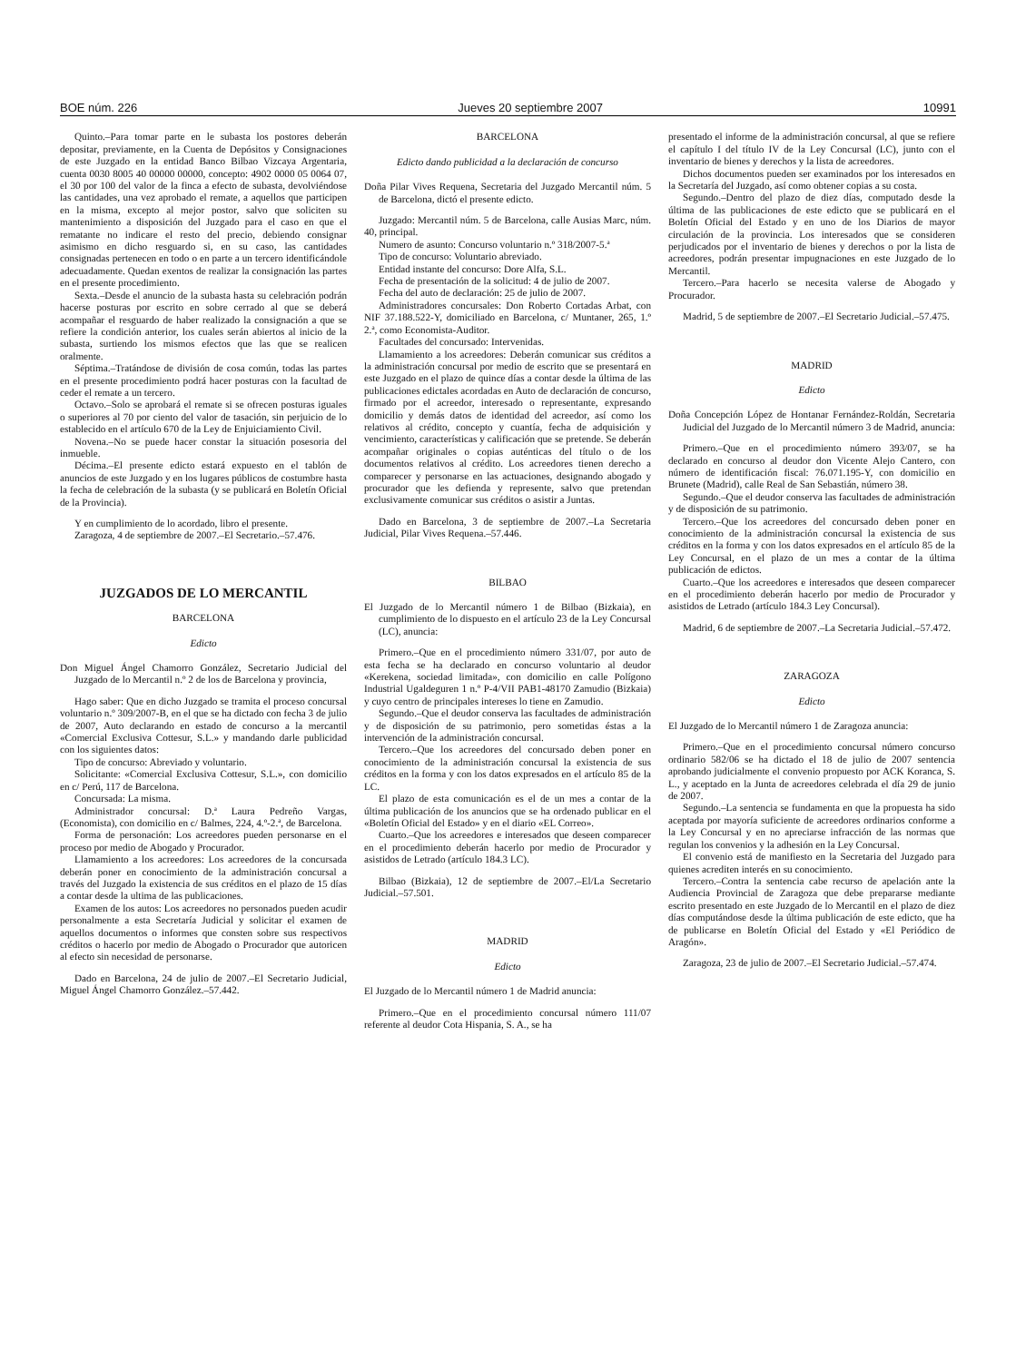BOE núm. 226 Jueves 20 septiembre 2007 10991
Quinto.–Para tomar parte en le subasta los postores deberán depositar, previamente, en la Cuenta de Depósitos y Consignaciones de este Juzgado en la entidad Banco Bilbao Vizcaya Argentaria, cuenta 0030 8005 40 00000 00000, concepto: 4902 0000 05 0064 07, el 30 por 100 del valor de la finca a efecto de subasta, devolviéndose las cantidades, una vez aprobado el remate, a aquellos que participen en la misma, excepto al mejor postor, salvo que soliciten su mantenimiento a disposición del Juzgado para el caso en que el rematante no indicare el resto del precio, debiendo consignar asimismo en dicho resguardo si, en su caso, las cantidades consignadas pertenecen en todo o en parte a un tercero identificándole adecuadamente. Quedan exentos de realizar la consignación las partes en el presente procedimiento.
Sexta.–Desde el anuncio de la subasta hasta su celebración podrán hacerse posturas por escrito en sobre cerrado al que se deberá acompañar el resguardo de haber realizado la consignación a que se refiere la condición anterior, los cuales serán abiertos al inicio de la subasta, surtiendo los mismos efectos que las que se realicen oralmente.
Séptima.–Tratándose de división de cosa común, todas las partes en el presente procedimiento podrá hacer posturas con la facultad de ceder el remate a un tercero.
Octavo.–Solo se aprobará el remate si se ofrecen posturas iguales o superiores al 70 por ciento del valor de tasación, sin perjuicio de lo establecido en el artículo 670 de la Ley de Enjuiciamiento Civil.
Novena.–No se puede hacer constar la situación posesoria del inmueble.
Décima.–El presente edicto estará expuesto en el tablón de anuncios de este Juzgado y en los lugares públicos de costumbre hasta la fecha de celebración de la subasta (y se publicará en Boletín Oficial de la Provincia).
Y en cumplimiento de lo acordado, libro el presente.
Zaragoza, 4 de septiembre de 2007.–El Secretario.–57.476.
JUZGADOS DE LO MERCANTIL
BARCELONA
Edicto
Don Miguel Ángel Chamorro González, Secretario Judicial del Juzgado de lo Mercantil n.º 2 de los de Barcelona y provincia,
Hago saber: Que en dicho Juzgado se tramita el proceso concursal voluntario n.º 309/2007-B, en el que se ha dictado con fecha 3 de julio de 2007, Auto declarando en estado de concurso a la mercantil «Comercial Exclusiva Cottesur, S.L.» y mandando darle publicidad con los siguientes datos:
Tipo de concurso: Abreviado y voluntario.
Solicitante: «Comercial Exclusiva Cottesur, S.L.», con domicilio en c/ Perú, 117 de Barcelona.
Concursada: La misma.
Administrador concursal: D.ª Laura Pedreño Vargas, (Economista), con domicilio en c/ Balmes, 224, 4.º-2.ª, de Barcelona.
Forma de personación: Los acreedores pueden personarse en el proceso por medio de Abogado y Procurador.
Llamamiento a los acreedores: Los acreedores de la concursada deberán poner en conocimiento de la administración concursal a través del Juzgado la existencia de sus créditos en el plazo de 15 días a contar desde la ultima de las publicaciones.
Examen de los autos: Los acreedores no personados pueden acudir personalmente a esta Secretaría Judicial y solicitar el examen de aquellos documentos o informes que consten sobre sus respectivos créditos o hacerlo por medio de Abogado o Procurador que autoricen al efecto sin necesidad de personarse.
Dado en Barcelona, 24 de julio de 2007.–El Secretario Judicial, Miguel Ángel Chamorro González.–57.442.
BARCELONA
Edicto dando publicidad a la declaración de concurso
Doña Pilar Vives Requena, Secretaria del Juzgado Mercantil núm. 5 de Barcelona, dictó el presente edicto.
Juzgado: Mercantil núm. 5 de Barcelona, calle Ausias Marc, núm. 40, principal.
Numero de asunto: Concurso voluntario n.º 318/2007-5.ª
Tipo de concurso: Voluntario abreviado.
Entidad instante del concurso: Dore Alfa, S.L.
Fecha de presentación de la solicitud: 4 de julio de 2007.
Fecha del auto de declaración: 25 de julio de 2007.
Administradores concursales: Don Roberto Cortadas Arbat, con NIF 37.188.522-Y, domiciliado en Barcelona, c/ Muntaner, 265, 1.º 2.ª, como Economista-Auditor.
Facultades del concursado: Intervenidas.
Llamamiento a los acreedores: Deberán comunicar sus créditos a la administración concursal por medio de escrito que se presentará en este Juzgado en el plazo de quince días a contar desde la última de las publicaciones edictales acordadas en Auto de declaración de concurso, firmado por el acreedor, interesado o representante, expresando domicilio y demás datos de identidad del acreedor, así como los relativos al crédito, concepto y cuantía, fecha de adquisición y vencimiento, características y calificación que se pretende. Se deberán acompañar originales o copias auténticas del título o de los documentos relativos al crédito. Los acreedores tienen derecho a comparecer y personarse en las actuaciones, designando abogado y procurador que les defienda y represente, salvo que pretendan exclusivamente comunicar sus créditos o asistir a Juntas.
Dado en Barcelona, 3 de septiembre de 2007.–La Secretaria Judicial, Pilar Vives Requena.–57.446.
BILBAO
El Juzgado de lo Mercantil número 1 de Bilbao (Bizkaia), en cumplimiento de lo dispuesto en el artículo 23 de la Ley Concursal (LC), anuncia:
Primero.–Que en el procedimiento número 331/07, por auto de esta fecha se ha declarado en concurso voluntario al deudor «Kerekena, sociedad limitada», con domicilio en calle Polígono Industrial Ugaldeguren 1 n.º P-4/VII PAB1-48170 Zamudio (Bizkaia) y cuyo centro de principales intereses lo tiene en Zamudio.
Segundo.–Que el deudor conserva las facultades de administración y de disposición de su patrimonio, pero sometidas éstas a la intervención de la administración concursal.
Tercero.–Que los acreedores del concursado deben poner en conocimiento de la administración concursal la existencia de sus créditos en la forma y con los datos expresados en el artículo 85 de la LC.
El plazo de esta comunicación es el de un mes a contar de la última publicación de los anuncios que se ha ordenado publicar en el «Boletín Oficial del Estado» y en el diario «EL Correo».
Cuarto.–Que los acreedores e interesados que deseen comparecer en el procedimiento deberán hacerlo por medio de Procurador y asistidos de Letrado (artículo 184.3 LC).
Bilbao (Bizkaia), 12 de septiembre de 2007.–El/La Secretario Judicial.–57.501.
MADRID
Edicto
El Juzgado de lo Mercantil número 1 de Madrid anuncia:
Primero.–Que en el procedimiento concursal número 111/07 referente al deudor Cota Hispania, S. A., se ha
presentado el informe de la administración concursal, al que se refiere el capítulo I del título IV de la Ley Concursal (LC), junto con el inventario de bienes y derechos y la lista de acreedores.
Dichos documentos pueden ser examinados por los interesados en la Secretaría del Juzgado, así como obtener copias a su costa.
Segundo.–Dentro del plazo de diez días, computado desde la última de las publicaciones de este edicto que se publicará en el Boletín Oficial del Estado y en uno de los Diarios de mayor circulación de la provincia. Los interesados que se consideren perjudicados por el inventario de bienes y derechos o por la lista de acreedores, podrán presentar impugnaciones en este Juzgado de lo Mercantil.
Tercero.–Para hacerlo se necesita valerse de Abogado y Procurador.
Madrid, 5 de septiembre de 2007.–El Secretario Judicial.–57.475.
MADRID
Edicto
Doña Concepción López de Hontanar Fernández-Roldán, Secretaria Judicial del Juzgado de lo Mercantil número 3 de Madrid, anuncia:
Primero.–Que en el procedimiento número 393/07, se ha declarado en concurso al deudor don Vicente Alejo Cantero, con número de identificación fiscal: 76.071.195-Y, con domicilio en Brunete (Madrid), calle Real de San Sebastián, número 38.
Segundo.–Que el deudor conserva las facultades de administración y de disposición de su patrimonio.
Tercero.–Que los acreedores del concursado deben poner en conocimiento de la administración concursal la existencia de sus créditos en la forma y con los datos expresados en el artículo 85 de la Ley Concursal, en el plazo de un mes a contar de la última publicación de edictos.
Cuarto.–Que los acreedores e interesados que deseen comparecer en el procedimiento deberán hacerlo por medio de Procurador y asistidos de Letrado (artículo 184.3 Ley Concursal).
Madrid, 6 de septiembre de 2007.–La Secretaria Judicial.–57.472.
ZARAGOZA
Edicto
El Juzgado de lo Mercantil número 1 de Zaragoza anuncia:
Primero.–Que en el procedimiento concursal número concurso ordinario 582/06 se ha dictado el 18 de julio de 2007 sentencia aprobando judicialmente el convenio propuesto por ACK Koranca, S. L., y aceptado en la Junta de acreedores celebrada el día 29 de junio de 2007.
Segundo.–La sentencia se fundamenta en que la propuesta ha sido aceptada por mayoría suficiente de acreedores ordinarios conforme a la Ley Concursal y en no apreciarse infracción de las normas que regulan los convenios y la adhesión en la Ley Concursal.
El convenio está de manifiesto en la Secretaria del Juzgado para quienes acrediten interés en su conocimiento.
Tercero.–Contra la sentencia cabe recurso de apelación ante la Audiencia Provincial de Zaragoza que debe prepararse mediante escrito presentado en este Juzgado de lo Mercantil en el plazo de diez días computándose desde la última publicación de este edicto, que ha de publicarse en Boletín Oficial del Estado y «El Periódico de Aragón».
Zaragoza, 23 de julio de 2007.–El Secretario Judicial.–57.474.